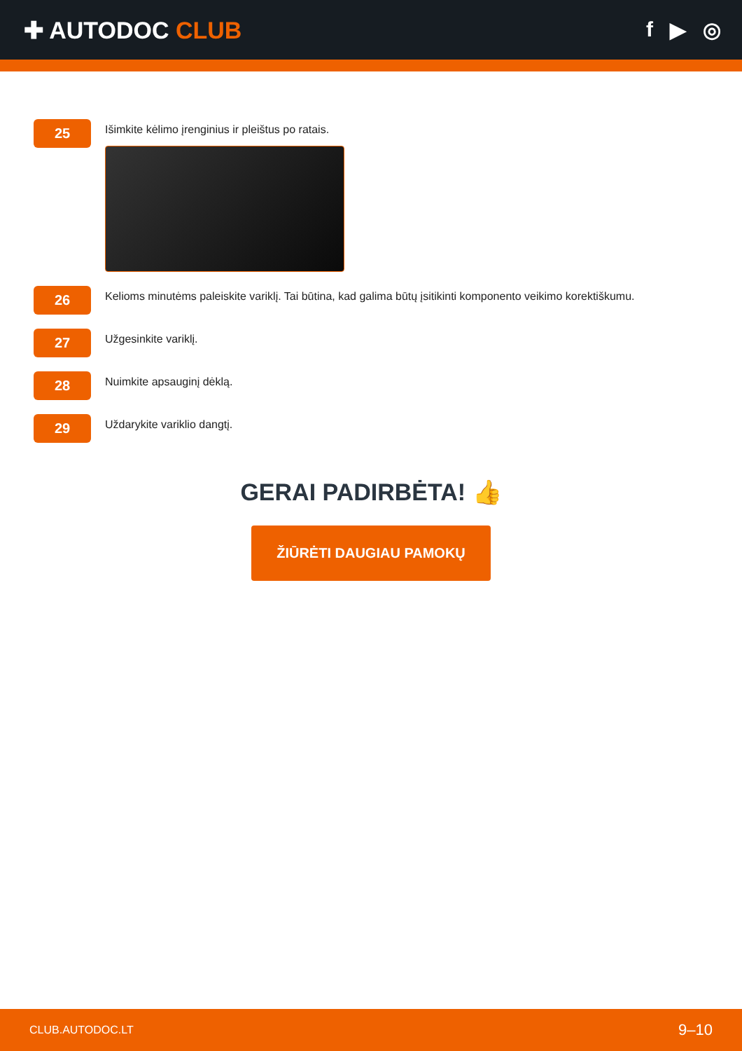✚ AUTODOC CLUB f ▶ ◎
25
Išimkite kėlimo įrenginius ir pleištus po ratais.
26
Kelioms minutėms paleiskite variklį. Tai būtina, kad galima būtų įsitikinti komponento veikimo korektiškumu.
27
Užgesinkite variklį.
28
Nuimkite apsauginį dėklą.
29
Uždarykite variklio dangtį.
GERAI PADIRBĖTA! 👍
ŽIŪRĖTI DAUGIAU PAMOKŲ
CLUB.AUTODOC.LT 9–10